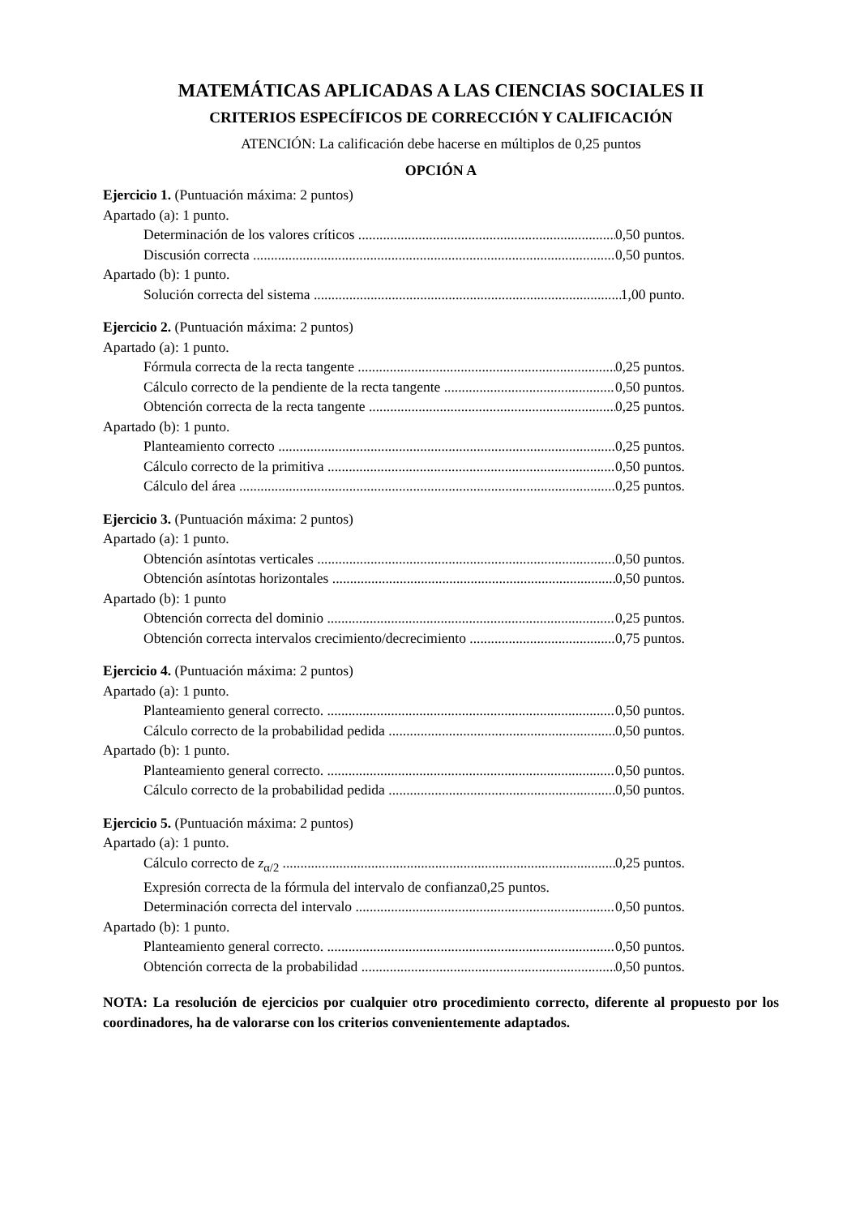MATEMÁTICAS APLICADAS A LAS CIENCIAS SOCIALES II
CRITERIOS ESPECÍFICOS DE CORRECCIÓN Y CALIFICACIÓN
ATENCIÓN: La calificación debe hacerse en múltiplos de 0,25 puntos
OPCIÓN A
Ejercicio 1. (Puntuación máxima: 2 puntos)
Apartado (a): 1 punto.
Determinación de los valores críticos 0,50 puntos.
Discusión correcta 0,50 puntos.
Apartado (b): 1 punto.
Solución correcta del sistema 1,00 punto.
Ejercicio 2. (Puntuación máxima: 2 puntos)
Apartado (a): 1 punto.
Fórmula correcta de la recta tangente 0,25 puntos.
Cálculo correcto de la pendiente de la recta tangente 0,50 puntos.
Obtención correcta de la recta tangente 0,25 puntos.
Apartado (b): 1 punto.
Planteamiento correcto 0,25 puntos.
Cálculo correcto de la primitiva 0,50 puntos.
Cálculo del área 0,25 puntos.
Ejercicio 3. (Puntuación máxima: 2 puntos)
Apartado (a): 1 punto.
Obtención asíntotas verticales 0,50 puntos.
Obtención asíntotas horizontales 0,50 puntos.
Apartado (b): 1 punto
Obtención correcta del dominio 0,25 puntos.
Obtención correcta intervalos crecimiento/decrecimiento 0,75 puntos.
Ejercicio 4. (Puntuación máxima: 2 puntos)
Apartado (a): 1 punto.
Planteamiento general correcto. 0,50 puntos.
Cálculo correcto de la probabilidad pedida 0,50 puntos.
Apartado (b): 1 punto.
Planteamiento general correcto. 0,50 puntos.
Cálculo correcto de la probabilidad pedida 0,50 puntos.
Ejercicio 5. (Puntuación máxima: 2 puntos)
Apartado (a): 1 punto.
Cálculo correcto de z<sub>α/2</sub> 0,25 puntos.
Expresión correcta de la fórmula del intervalo de confianza0,25 puntos.
Determinación correcta del intervalo 0,50 puntos.
Apartado (b): 1 punto.
Planteamiento general correcto. 0,50 puntos.
Obtención correcta de la probabilidad 0,50 puntos.
NOTA: La resolución de ejercicios por cualquier otro procedimiento correcto, diferente al propuesto por los coordinadores, ha de valorarse con los criterios convenientemente adaptados.